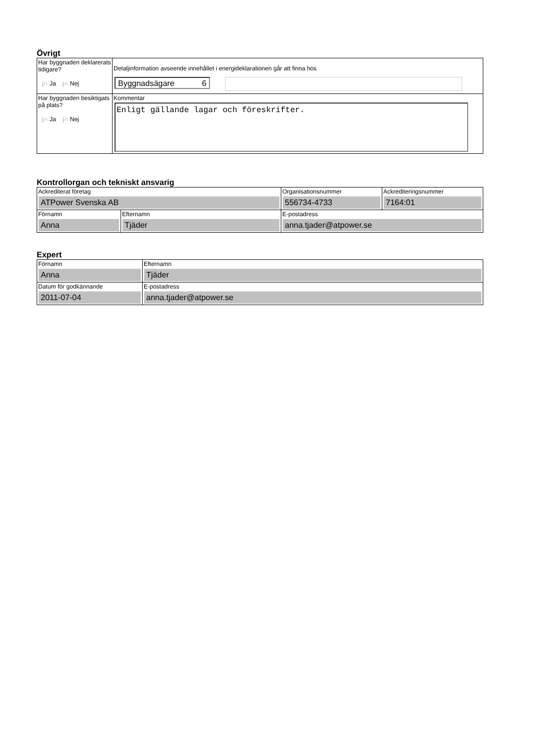Övrigt
| Har byggnaden deklarerats tidigare? j∩ Ja j∩ Nej | Detaljinformation avseende innehållet i energideklarationen går att finna hos Byggnadsägare 6 |
| Har byggnaden besiktigats på plats? j∩ Ja j∩ Nej | Kommentar Enligt gällande lagar och föreskrifter. |
Kontrollorgan och tekniskt ansvarig
| Ackrediterat företag ATPower Svenska AB | | Organisationsnummer 556734-4733 | Ackrediteringsnummer 7164:01 |
| Förnamn Anna | Efternamn Tjäder | E-postadress anna.tjader@atpower.se | |
Expert
| Förnamn Anna | Efternamn Tjäder |
| Datum för godkännande 2011-07-04 | E-postadress anna.tjader@atpower.se |